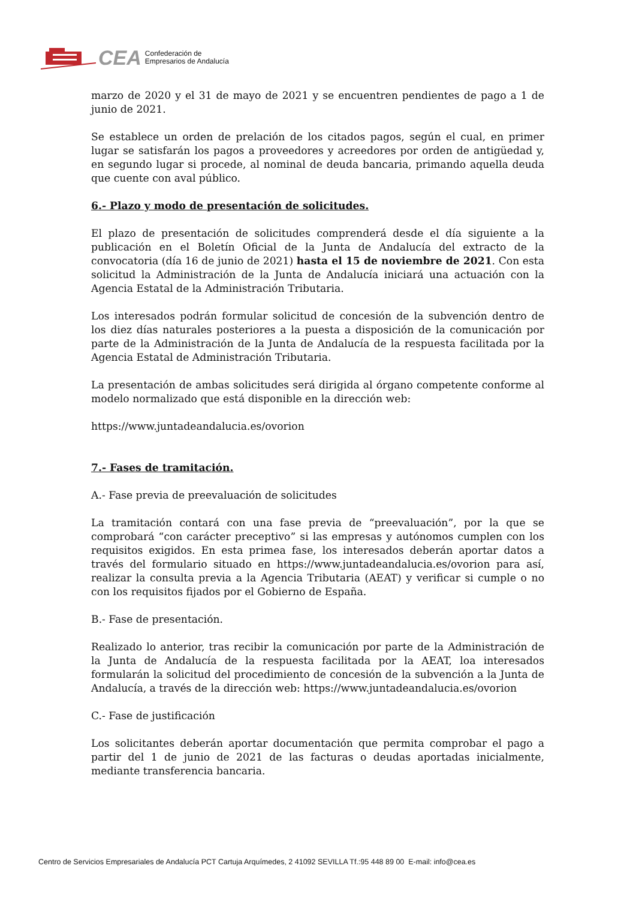CEA Confederación de
Empresarios de Andalucía
marzo de 2020 y el 31 de mayo de 2021 y se encuentren pendientes de pago a 1 de junio de 2021.
Se establece un orden de prelación de los citados pagos, según el cual, en primer lugar se satisfarán los pagos a proveedores y acreedores por orden de antigüedad y, en segundo lugar si procede, al nominal de deuda bancaria, primando aquella deuda que cuente con aval público.
6.- Plazo y modo de presentación de solicitudes.
El plazo de presentación de solicitudes comprenderá desde el día siguiente a la publicación en el Boletín Oficial de la Junta de Andalucía del extracto de la convocatoria (día 16 de junio de 2021) hasta el 15 de noviembre de 2021. Con esta solicitud la Administración de la Junta de Andalucía iniciará una actuación con la Agencia Estatal de la Administración Tributaria.
Los interesados podrán formular solicitud de concesión de la subvención dentro de los diez días naturales posteriores a la puesta a disposición de la comunicación por parte de la Administración de la Junta de Andalucía de la respuesta facilitada por la Agencia Estatal de Administración Tributaria.
La presentación de ambas solicitudes será dirigida al órgano competente conforme al modelo normalizado que está disponible en la dirección web:
https://www.juntadeandalucia.es/ovorion
7.- Fases de tramitación.
A.- Fase previa de preevaluación de solicitudes
La tramitación contará con una fase previa de “preevaluación”, por la que se comprobará “con carácter preceptivo” si las empresas y autónomos cumplen con los requisitos exigidos. En esta primea fase, los interesados deberán aportar datos a través del formulario situado en https://www.juntadeandalucia.es/ovorion para así, realizar la consulta previa a la Agencia Tributaria (AEAT) y verificar si cumple o no con los requisitos fijados por el Gobierno de España.
B.- Fase de presentación.
Realizado lo anterior, tras recibir la comunicación por parte de la Administración de la Junta de Andalucía de la respuesta facilitada por la AEAT, loa interesados formularán la solicitud del procedimiento de concesión de la subvención a la Junta de Andalucía, a través de la dirección web: https://www.juntadeandalucia.es/ovorion
C.- Fase de justificación
Los solicitantes deberán aportar documentación que permita comprobar el pago a partir del 1 de junio de 2021 de las facturas o deudas aportadas inicialmente, mediante transferencia bancaria.
Centro de Servicios Empresariales de Andalucía PCT Cartuja Arquímedes, 2 41092 SEVILLA Tf.:95 448 89 00 E-mail: info@cea.es